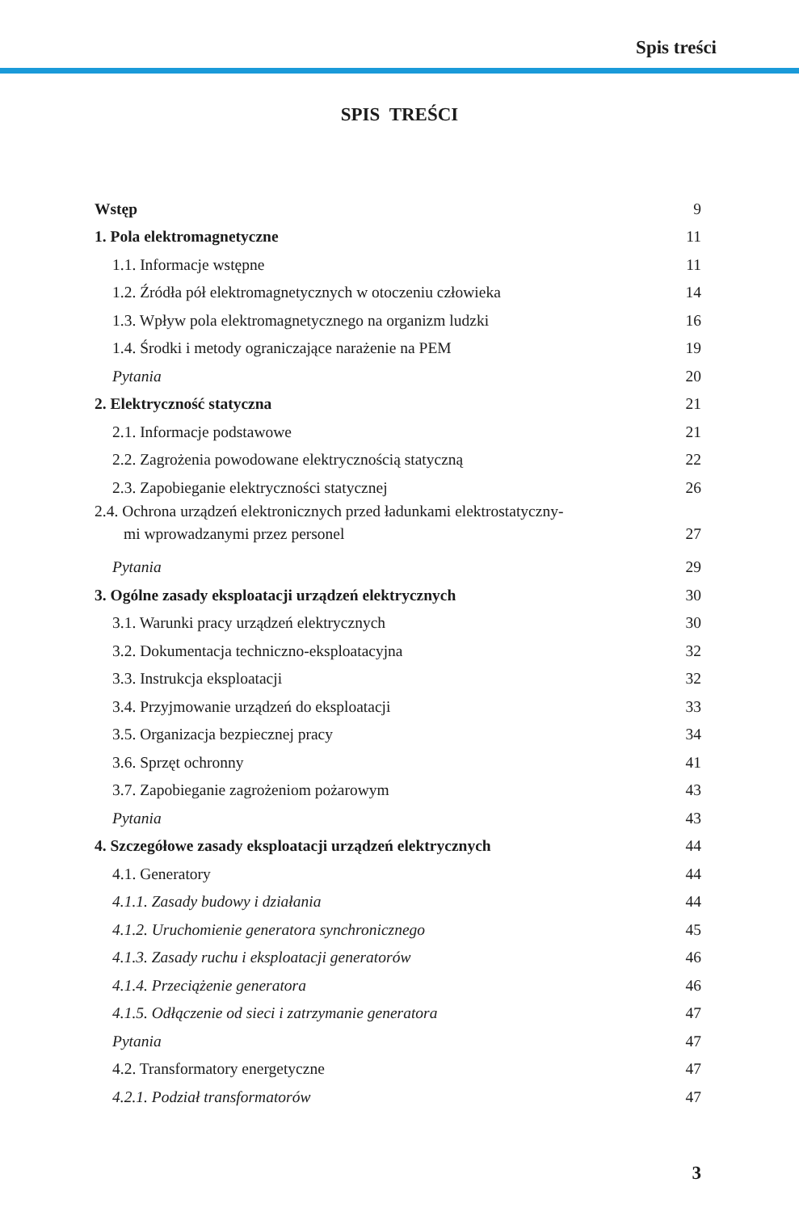Spis treści
SPIS TREŚCI
Wstęp 9
1. Pola elektromagnetyczne 11
1.1. Informacje wstępne 11
1.2. Źródła pół elektromagnetycznych w otoczeniu człowieka 14
1.3. Wpływ pola elektromagnetycznego na organizm ludzki 16
1.4. Środki i metody ograniczające narażenie na PEM 19
Pytania 20
2. Elektryczność statyczna 21
2.1. Informacje podstawowe 21
2.2. Zagrożenia powodowane elektrycznością statyczną 22
2.3. Zapobieganie elektryczności statycznej 26
2.4. Ochrona urządzeń elektronicznych przed ładunkami elektrostatyczny-
mi wprowadzanymi przez personel 27
Pytania 29
3. Ogólne zasady eksploatacji urządzeń elektrycznych 30
3.1. Warunki pracy urządzeń elektrycznych 30
3.2. Dokumentacja techniczno-eksploatacyjna 32
3.3. Instrukcja eksploatacji 32
3.4. Przyjmowanie urządzeń do eksploatacji 33
3.5. Organizacja bezpiecznej pracy 34
3.6. Sprzęt ochronny 41
3.7. Zapobieganie zagrożeniom pożarowym 43
Pytania 43
4. Szczegółowe zasady eksploatacji urządzeń elektrycznych 44
4.1. Generatory 44
4.1.1. Zasady budowy i działania 44
4.1.2. Uruchomienie generatora synchronicznego 45
4.1.3. Zasady ruchu i eksploatacji generatorów 46
4.1.4. Przeciążenie generatora 46
4.1.5. Odłączenie od sieci i zatrzymanie generatora 47
Pytania 47
4.2. Transformatory energetyczne 47
4.2.1. Podział transformatorów 47
3